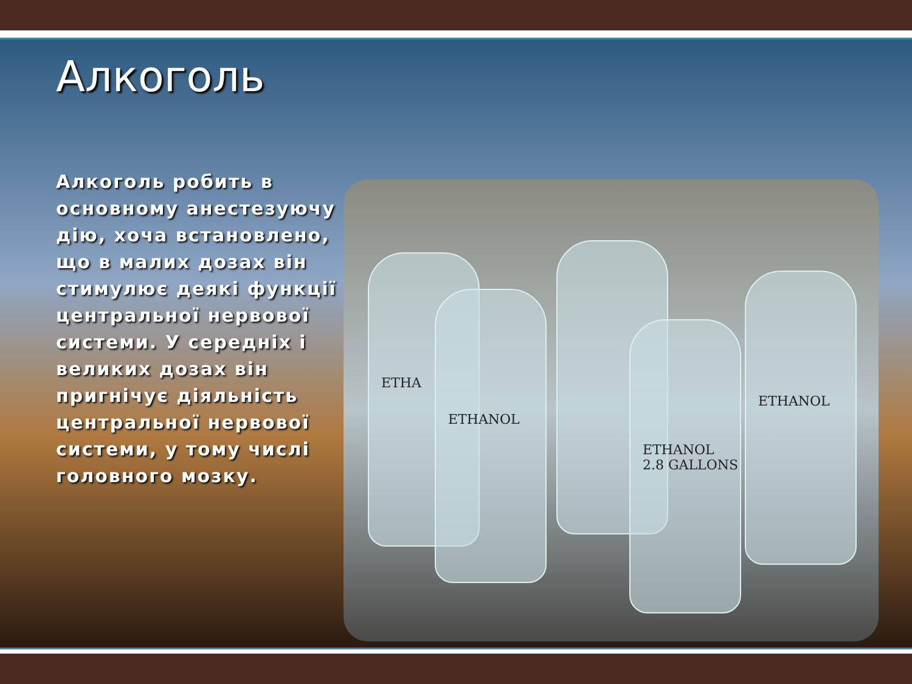ETHA
ETHANOL
ETHANOL
2.8 GALLONS
ETHANOL
Алкоголь
Алкоголь робить в основному анестезуючу дію, хоча встановлено, що в малих дозах він стимулює деякі функції центральної нервової системи. У середніх і великих дозах він пригнічує діяльність центральної нервової системи, у тому числі головного мозку.